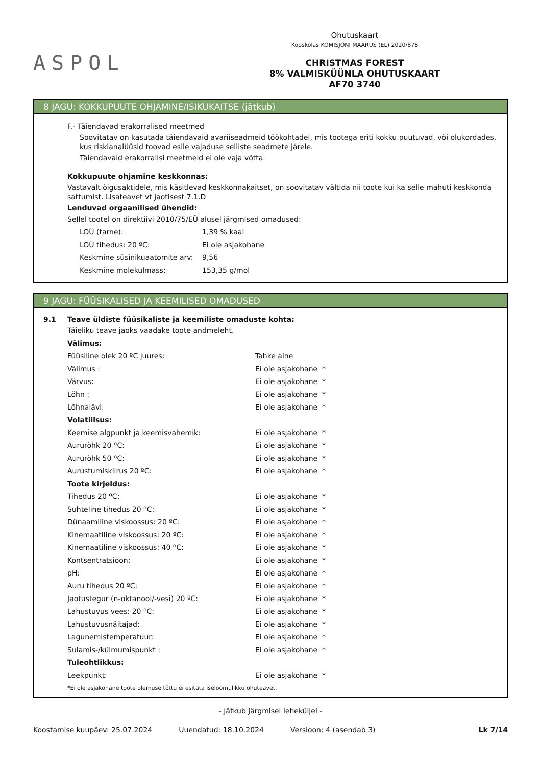ASPOL
Ohutuskaart
Kooskõlas KOMISJONI MÄÄRUS (EL) 2020/878
CHRISTMAS FOREST
8% VALMISKÜÜNLA OHUTUSKAART
AF70 3740
8 JAGU: KOKKUPUUTE OHJAMINE/ISIKUKAITSE (jätkub)
F.- Täiendavad erakorralised meetmed
Soovitatav on kasutada täiendavaid avariiseadmeid töökohtadel, mis tootega eriti kokku puutuvad, või olukordades, kus riskianalüüsid toovad esile vajaduse selliste seadmete järele.
Täiendavaid erakorralisi meetmeid ei ole vaja võtta.
Kokkupuute ohjamine keskkonnas:
Vastavalt õigusaktidele, mis käsitlevad keskkonnakaitset, on soovitatav vältida nii toote kui ka selle mahuti keskkonda sattumist. Lisateavet vt jaotisest 7.1.D
Lenduvad orgaanilised ühendid:
Sellel tootel on direktiivi 2010/75/EÜ alusel järgmised omadused:
| LOÜ (tarne): | 1,39 % kaal |
| LOÜ tihedus: 20 ºC: | Ei ole asjakohane |
| Keskmine süsinikuaatomite arv: | 9,56 |
| Keskmine molekulmass: | 153,35 g/mol |
9 JAGU: FÜÜSIKALISED JA KEEMILISED OMADUSED
9.1 Teave üldiste füüsikaliste ja keemiliste omaduste kohta:
Täieliku teave jaoks vaadake toote andmeleht.
| Välimus: | |
| Füüsiline olek 20 ºC juures: | Tahke aine |
| Välimus : | Ei ole asjakohane * |
| Värvus: | Ei ole asjakohane * |
| Lõhn : | Ei ole asjakohane * |
| Lõhnalävi: | Ei ole asjakohane * |
| Volatiilsus: | |
| Keemise algpunkt ja keemisvahemik: | Ei ole asjakohane * |
| Aururõhk 20 ºC: | Ei ole asjakohane * |
| Aururõhk 50 ºC: | Ei ole asjakohane * |
| Aurustumiskiirus 20 ºC: | Ei ole asjakohane * |
| Toote kirjeldus: | |
| Tihedus 20 ºC: | Ei ole asjakohane * |
| Suhteline tihedus 20 ºC: | Ei ole asjakohane * |
| Dünaamiline viskoossus: 20 ºC: | Ei ole asjakohane * |
| Kinemaatiline viskoossus: 20 ºC: | Ei ole asjakohane * |
| Kinemaatiline viskoossus: 40 ºC: | Ei ole asjakohane * |
| Kontsentratsioon: | Ei ole asjakohane * |
| pH: | Ei ole asjakohane * |
| Auru tihedus 20 ºC: | Ei ole asjakohane * |
| Jaotustegur (n-oktanool/-vesi) 20 ºC: | Ei ole asjakohane * |
| Lahustuvus vees: 20 ºC: | Ei ole asjakohane * |
| Lahustuvusnäitajad: | Ei ole asjakohane * |
| Lagunemistemperatuur: | Ei ole asjakohane * |
| Sulamis-/külmumispunkt : | Ei ole asjakohane * |
| Tuleohtlikkus: | |
| Leekpunkt: | Ei ole asjakohane * |
*Ei ole asjakohane toote olemuse tõttu ei esitata iseloomulikku ohuteavet.
- Jätkub järgmisel leheküljel -
Koostamise kuupäev: 25.07.2024 Uuendatud: 18.10.2024 Versioon: 4 (asendab 3) Lk 7/14